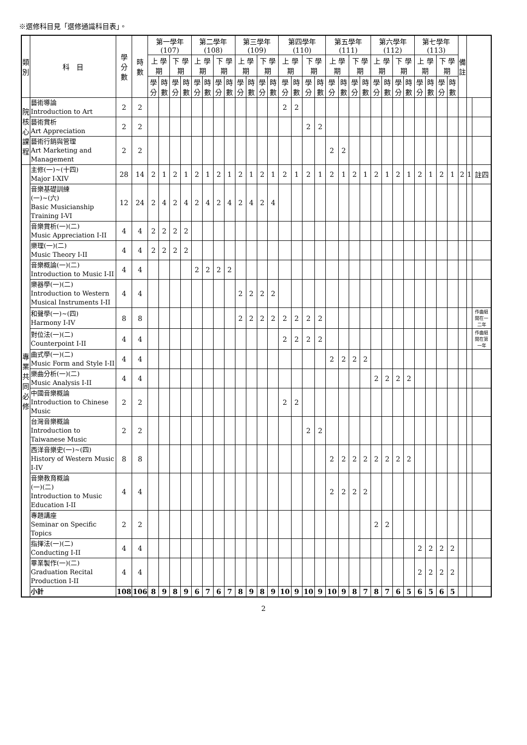※選修科目見「選修通識科目表」。
| 類 別 | 科 目 | 學 分 數 | 時 數 | 第一學年 (107) | | | | 第二學年 (108) | | | | 第三學年 (109) | | | | 第四學年 (110) | | | | 第五學年 (111) | | | | 第六學年 (112) | | | | 第七學年 (113) | | | | 備 註 | | |
| --- | --- | --- | --- | --- | --- | --- | --- | --- | --- | --- | --- | --- | --- | --- | --- | --- | --- | --- | --- | --- | --- | --- | --- | --- | --- | --- | --- | --- | --- | --- | --- | --- | --- | --- |
| | | | | 上 學期 | | 下 學期 | | 上 學期 | | 下 學期 | | 上 學期 | | 下 學期 | | 上 學期 | | 下 學期 | | 上 學期 | | 下 學期 | | 上 學期 | | 下 學期 | | 上 學期 | | 下 學期 | | | | |
| | | | | 學分 | 時數 | 學分 | 時數 | 學分 | 時數 | 學分 | 時數 | 學分 | 時數 | 學分 | 時數 | 學分 | 時數 | 學分 | 時數 | 學分 | 時數 | 學分 | 時數 | 學分 | 時數 | 學分 | 時數 | 學分 | 時數 | 學分 | 時數 | | | |
| 院 核 心 課 程 | 藝術導論 Introduction to Art | 2 | 2 | | | | | | | | | | | | | 2 | 2 | | | | | | | | | | | | | | | | | |
| | 藝術賞析 Art Appreciation | 2 | 2 | | | | | | | | | | | | | | | 2 | 2 | | | | | | | | | | | | | | | |
| | 藝術行銷與管理 Art Marketing and Management | 2 | 2 | | | | | | | | | | | | | | | | | 2 | 2 | | | | | | | | | | | | | |
| 專 業 共 同 必 修 | 主修(一)~(十四) Major I-XIV | 28 | 14 | 2 | 1 | 2 | 1 | 2 | 1 | 2 | 1 | 2 | 1 | 2 | 1 | 2 | 1 | 2 | 1 | 2 | 1 | 2 | 1 | 2 | 1 | 2 | 1 | 2 | 1 | 2 | 1 | 2 | 1 | 註四 |
| | 音樂基礎訓練 (一)~(六) Basic Musicianship Training I-VI | 12 | 24 | 2 | 4 | 2 | 4 | 2 | 4 | 2 | 4 | 2 | 4 | 2 | 4 | | | | | | | | | | | | | | | | | | | |
| | 音樂賞析(一)(二) Music Appreciation I-II | 4 | 4 | 2 | 2 | 2 | 2 | | | | | | | | | | | | | | | | | | | | | | | | | | | |
| | 樂理(一)(二) Music Theory I-II | 4 | 4 | 2 | 2 | 2 | 2 | | | | | | | | | | | | | | | | | | | | | | | | | | | |
| | 音樂概論(一)(二) Introduction to Music I-II | 4 | 4 | | | | | 2 | 2 | 2 | 2 | | | | | | | | | | | | | | | | | | | | | | | |
| | 樂器學(一)(二) Introduction to Western Musical Instruments I-II | 4 | 4 | | | | | | | | | 2 | 2 | 2 | 2 | | | | | | | | | | | | | | | | | | | |
| | 和聲學(一)~(四) Harmony I-IV | 8 | 8 | | | | | | | | | 2 | 2 | 2 | 2 | 2 | 2 | 2 | 2 | | | | | | | | | | | | | | | 作曲組開在一二年 |
| | 對位法(一)(二) Counterpoint I-II | 4 | 4 | | | | | | | | | | | | | 2 | 2 | 2 | 2 | | | | | | | | | | | | | | | 作曲組開在第一年 |
| | 曲式學(一)(二) Music Form and Style I-II | 4 | 4 | | | | | | | | | | | | | | | | | 2 | 2 | 2 | 2 | | | | | | | | | | | |
| | 樂曲分析(一)(二) Music Analysis I-II | 4 | 4 | | | | | | | | | | | | | | | | | | | | | 2 | 2 | 2 | 2 | | | | | | | |
| | 中國音樂概論 Introduction to Chinese Music | 2 | 2 | | | | | | | | | | | | | 2 | 2 | | | | | | | | | | | | | | | | | |
| | 台灣音樂概論 Introduction to Taiwanese Music | 2 | 2 | | | | | | | | | | | | | | | 2 | 2 | | | | | | | | | | | | | | | |
| | 西洋音樂史(一)~(四) History of Western Music I-IV | 8 | 8 | | | | | | | | | | | | | | | | | 2 | 2 | 2 | 2 | 2 | 2 | 2 | 2 | | | | | | | |
| | 音樂教育概論 (一)(二) Introduction to Music Education I-II | 4 | 4 | | | | | | | | | | | | | | | | | 2 | 2 | 2 | 2 | | | | | | | | | | | |
| | 專題講座 Seminar on Specific Topics | 2 | 2 | | | | | | | | | | | | | | | | | | | | | 2 | 2 | | | | | | | | | |
| | 指揮法(一)(二) Conducting I-II | 4 | 4 | | | | | | | | | | | | | | | | | | | | | | | | | 2 | 2 | 2 | 2 | | | |
| | 畢業製作(一)(二) Graduation Recital Production I-II | 4 | 4 | | | | | | | | | | | | | | | | | | | | | | | | | 2 | 2 | 2 | 2 | | | |
| | 小計 | 108 | 106 | 8 | 9 | 8 | 9 | 6 | 7 | 6 | 7 | 8 | 9 | 8 | 9 | 10 | 9 | 10 | 9 | 10 | 9 | 8 | 7 | 8 | 7 | 6 | 5 | 6 | 5 | 6 | 5 | | | |
2